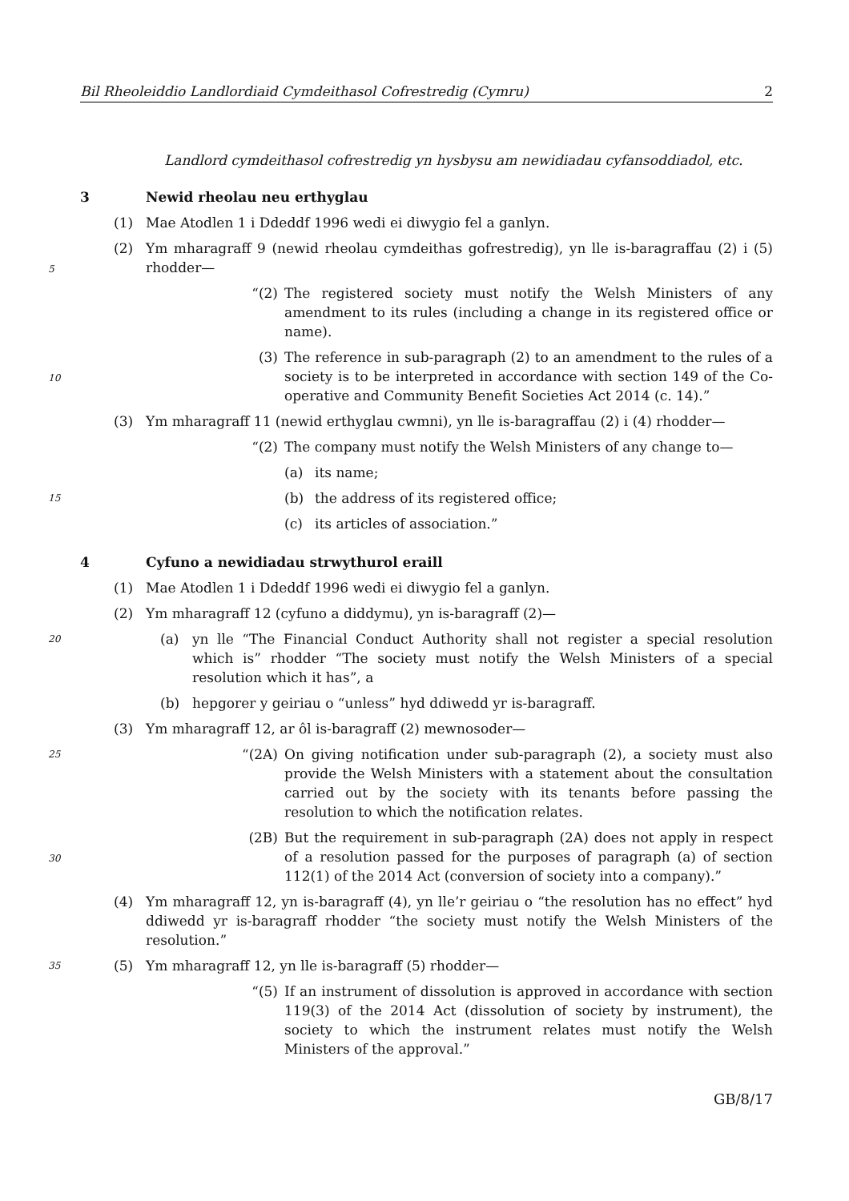Bil Rheoleiddio Landlordiaid Cymdeithasol Cofrestredig (Cymru) 2
Landlord cymdeithasol cofrestredig yn hysbysu am newidiadau cyfansoddiadol, etc.
3 Newid rheolau neu erthyglau
(1) Mae Atodlen 1 i Ddeddf 1996 wedi ei diwygio fel a ganlyn.
(2) Ym mharagraff 9 (newid rheolau cymdeithas gofrestredig), yn lle is-baragraffau (2) i (5) rhodder—
5
“(2) The registered society must notify the Welsh Ministers of any amendment to its rules (including a change in its registered office or name).
(3) The reference in sub-paragraph (2) to an amendment to the rules of a society is to be interpreted in accordance with section 149 of the Co-operative and Community Benefit Societies Act 2014 (c. 14).”
10
(3) Ym mharagraff 11 (newid erthyglau cwmni), yn lle is-baragraffau (2) i (4) rhodder—
“(2) The company must notify the Welsh Ministers of any change to—
(a) its name;
(b) the address of its registered office; 15
(c) its articles of association.”
4 Cyfuno a newidiadau strwythurol eraill
(1) Mae Atodlen 1 i Ddeddf 1996 wedi ei diwygio fel a ganlyn.
(2) Ym mharagraff 12 (cyfuno a diddymu), yn is-baragraff (2)—
(a) yn lle “The Financial Conduct Authority shall not register a special resolution which is” rhodder “The society must notify the Welsh Ministers of a special resolution which it has”, a 20
(b) hepgorer y geiriau o “unless” hyd ddiwedd yr is-baragraff.
(3) Ym mharagraff 12, ar ôl is-baragraff (2) mewnosoder—
“(2A) On giving notification under sub-paragraph (2), a society must also provide the Welsh Ministers with a statement about the consultation carried out by the society with its tenants before passing the resolution to which the notification relates. 25
(2B) But the requirement in sub-paragraph (2A) does not apply in respect of a resolution passed for the purposes of paragraph (a) of section 112(1) of the 2014 Act (conversion of society into a company).”
30
(4) Ym mharagraff 12, yn is-baragraff (4), yn lle’r geiriau o “the resolution has no effect” hyd ddiwedd yr is-baragraff rhodder “the society must notify the Welsh Ministers of the resolution.”
(5) Ym mharagraff 12, yn lle is-baragraff (5) rhodder— 35
“(5) If an instrument of dissolution is approved in accordance with section 119(3) of the 2014 Act (dissolution of society by instrument), the society to which the instrument relates must notify the Welsh Ministers of the approval.”
GB/8/17